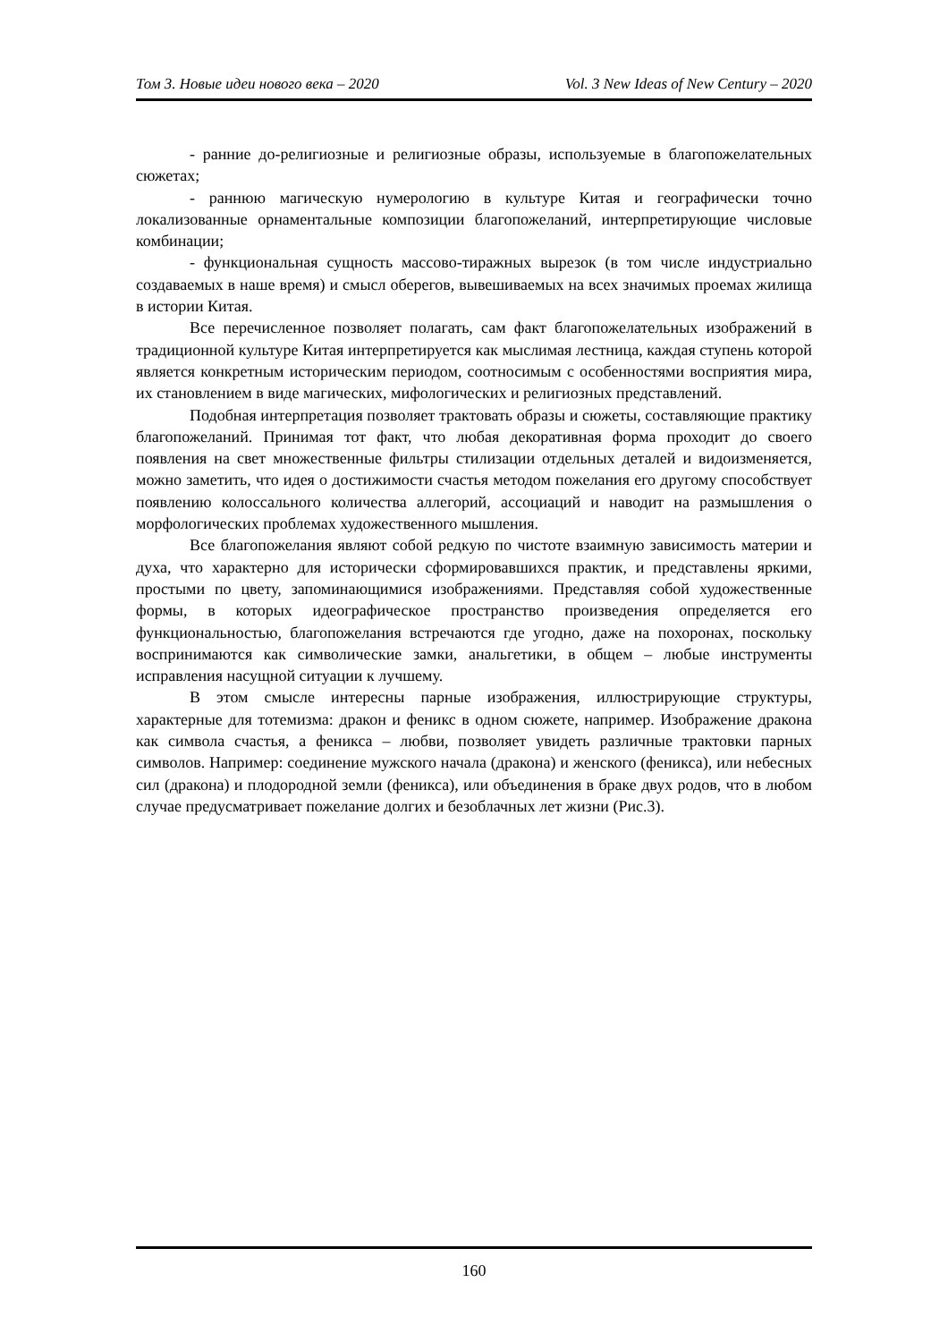Том 3. Новые идеи нового века – 2020 Vol. 3 New Ideas of New Century – 2020
- ранние до-религиозные и религиозные образы, используемые в благопожелательных сюжетах;
- раннюю магическую нумерологию в культуре Китая и географически точно локализованные орнаментальные композиции благопожеланий, интерпретирующие числовые комбинации;
- функциональная сущность массово-тиражных вырезок (в том числе индустриально создаваемых в наше время) и смысл оберегов, вывешиваемых на всех значимых проемах жилища в истории Китая.
Все перечисленное позволяет полагать, сам факт благопожелательных изображений в традиционной культуре Китая интерпретируется как мыслимая лестница, каждая ступень которой является конкретным историческим периодом, соотносимым с особенностями восприятия мира, их становлением в виде магических, мифологических и религиозных представлений.
Подобная интерпретация позволяет трактовать образы и сюжеты, составляющие практику благопожеланий. Принимая тот факт, что любая декоративная форма проходит до своего появления на свет множественные фильтры стилизации отдельных деталей и видоизменяется, можно заметить, что идея о достижимости счастья методом пожелания его другому способствует появлению колоссального количества аллегорий, ассоциаций и наводит на размышления о морфологических проблемах художественного мышления.
Все благопожелания являют собой редкую по чистоте взаимную зависимость материи и духа, что характерно для исторически сформировавшихся практик, и представлены яркими, простыми по цвету, запоминающимися изображениями. Представляя собой художественные формы, в которых идеографическое пространство произведения определяется его функциональностью, благопожелания встречаются где угодно, даже на похоронах, поскольку воспринимаются как символические замки, анальгетики, в общем – любые инструменты исправления насущной ситуации к лучшему.
В этом смысле интересны парные изображения, иллюстрирующие структуры, характерные для тотемизма: дракон и феникс в одном сюжете, например. Изображение дракона как символа счастья, а феникса – любви, позволяет увидеть различные трактовки парных символов. Например: соединение мужского начала (дракона) и женского (феникса), или небесных сил (дракона) и плодородной земли (феникса), или объединения в браке двух родов, что в любом случае предусматривает пожелание долгих и безоблачных лет жизни (Рис.3).
160